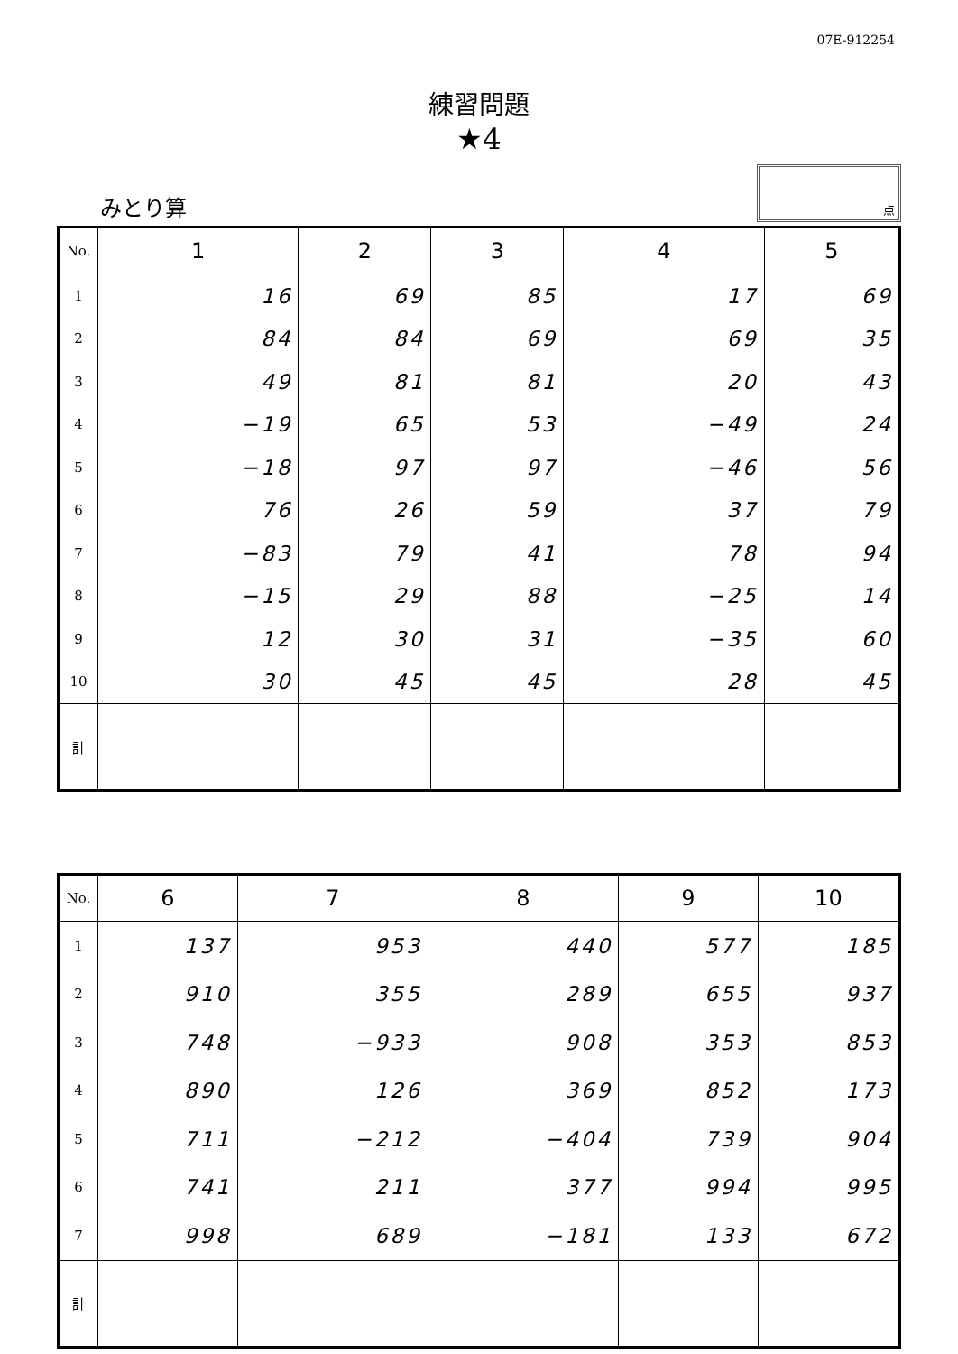07E-912254
練習問題
★4
みとり算
点
| No. | 1 | 2 | 3 | 4 | 5 |
| --- | --- | --- | --- | --- | --- |
| 1 | 16 | 69 | 85 | 17 | 69 |
| 2 | 84 | 84 | 69 | 69 | 35 |
| 3 | 49 | 81 | 81 | 20 | 43 |
| 4 | −19 | 65 | 53 | −49 | 24 |
| 5 | −18 | 97 | 97 | −46 | 56 |
| 6 | 76 | 26 | 59 | 37 | 79 |
| 7 | −83 | 79 | 41 | 78 | 94 |
| 8 | −15 | 29 | 88 | −25 | 14 |
| 9 | 12 | 30 | 31 | −35 | 60 |
| 10 | 30 | 45 | 45 | 28 | 45 |
| 計 | | | | | |
| No. | 6 | 7 | 8 | 9 | 10 |
| --- | --- | --- | --- | --- | --- |
| 1 | 137 | 953 | 440 | 577 | 185 |
| 2 | 910 | 355 | 289 | 655 | 937 |
| 3 | 748 | −933 | 908 | 353 | 853 |
| 4 | 890 | 126 | 369 | 852 | 173 |
| 5 | 711 | −212 | −404 | 739 | 904 |
| 6 | 741 | 211 | 377 | 994 | 995 |
| 7 | 998 | 689 | −181 | 133 | 672 |
| 計 | | | | | |